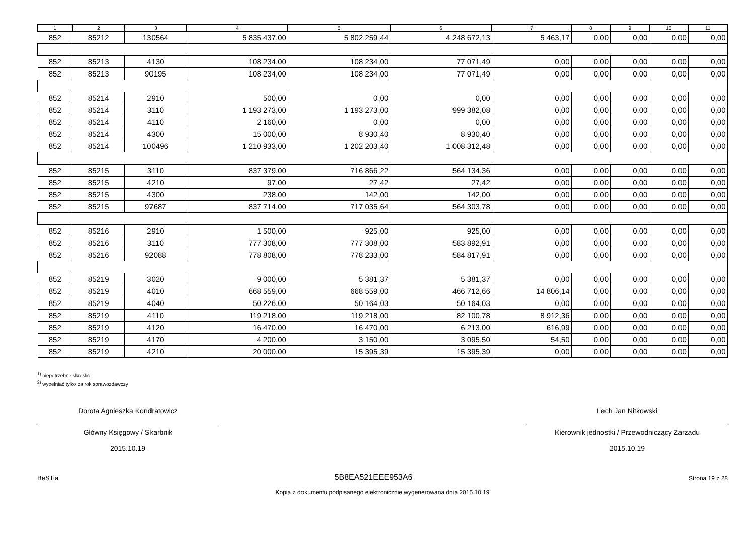| 1 | 2 | 3 | 4 | 5 | 6 | 7 | 8 | 9 | 10 | 11 |
| --- | --- | --- | --- | --- | --- | --- | --- | --- | --- | --- |
| 852 | 85212 | 130564 | 5 835 437,00 | 5 802 259,44 | 4 248 672,13 | 5 463,17 | 0,00 | 0,00 | 0,00 | 0,00 |
| 852 | 85213 | 4130 | 108 234,00 | 108 234,00 | 77 071,49 | 0,00 | 0,00 | 0,00 | 0,00 | 0,00 |
| 852 | 85213 | 90195 | 108 234,00 | 108 234,00 | 77 071,49 | 0,00 | 0,00 | 0,00 | 0,00 | 0,00 |
| 852 | 85214 | 2910 | 500,00 | 0,00 | 0,00 | 0,00 | 0,00 | 0,00 | 0,00 | 0,00 |
| 852 | 85214 | 3110 | 1 193 273,00 | 1 193 273,00 | 999 382,08 | 0,00 | 0,00 | 0,00 | 0,00 | 0,00 |
| 852 | 85214 | 4110 | 2 160,00 | 0,00 | 0,00 | 0,00 | 0,00 | 0,00 | 0,00 | 0,00 |
| 852 | 85214 | 4300 | 15 000,00 | 8 930,40 | 8 930,40 | 0,00 | 0,00 | 0,00 | 0,00 | 0,00 |
| 852 | 85214 | 100496 | 1 210 933,00 | 1 202 203,40 | 1 008 312,48 | 0,00 | 0,00 | 0,00 | 0,00 | 0,00 |
| 852 | 85215 | 3110 | 837 379,00 | 716 866,22 | 564 134,36 | 0,00 | 0,00 | 0,00 | 0,00 | 0,00 |
| 852 | 85215 | 4210 | 97,00 | 27,42 | 27,42 | 0,00 | 0,00 | 0,00 | 0,00 | 0,00 |
| 852 | 85215 | 4300 | 238,00 | 142,00 | 142,00 | 0,00 | 0,00 | 0,00 | 0,00 | 0,00 |
| 852 | 85215 | 97687 | 837 714,00 | 717 035,64 | 564 303,78 | 0,00 | 0,00 | 0,00 | 0,00 | 0,00 |
| 852 | 85216 | 2910 | 1 500,00 | 925,00 | 925,00 | 0,00 | 0,00 | 0,00 | 0,00 | 0,00 |
| 852 | 85216 | 3110 | 777 308,00 | 777 308,00 | 583 892,91 | 0,00 | 0,00 | 0,00 | 0,00 | 0,00 |
| 852 | 85216 | 92088 | 778 808,00 | 778 233,00 | 584 817,91 | 0,00 | 0,00 | 0,00 | 0,00 | 0,00 |
| 852 | 85219 | 3020 | 9 000,00 | 5 381,37 | 5 381,37 | 0,00 | 0,00 | 0,00 | 0,00 | 0,00 |
| 852 | 85219 | 4010 | 668 559,00 | 668 559,00 | 466 712,66 | 14 806,14 | 0,00 | 0,00 | 0,00 | 0,00 |
| 852 | 85219 | 4040 | 50 226,00 | 50 164,03 | 50 164,03 | 0,00 | 0,00 | 0,00 | 0,00 | 0,00 |
| 852 | 85219 | 4110 | 119 218,00 | 119 218,00 | 82 100,78 | 8 912,36 | 0,00 | 0,00 | 0,00 | 0,00 |
| 852 | 85219 | 4120 | 16 470,00 | 16 470,00 | 6 213,00 | 616,99 | 0,00 | 0,00 | 0,00 | 0,00 |
| 852 | 85219 | 4170 | 4 200,00 | 3 150,00 | 3 095,50 | 54,50 | 0,00 | 0,00 | 0,00 | 0,00 |
| 852 | 85219 | 4210 | 20 000,00 | 15 395,39 | 15 395,39 | 0,00 | 0,00 | 0,00 | 0,00 | 0,00 |
<sup>1)</sup> niepotrzebne skreślić
<sup>2)</sup> wypełniać tylko za rok sprawozdawczy
Dorota Agnieszka Kondratowicz
Główny Księgowy / Skarbnik
2015.10.19
Lech Jan Nitkowski
Kierownik jednostki / Przewodniczący Zarządu
2015.10.19
BeSTia 5B8EA521EEE953A6 Strona 19 z 28
Kopia z dokumentu podpisanego elektronicznie wygenerowana dnia 2015.10.19